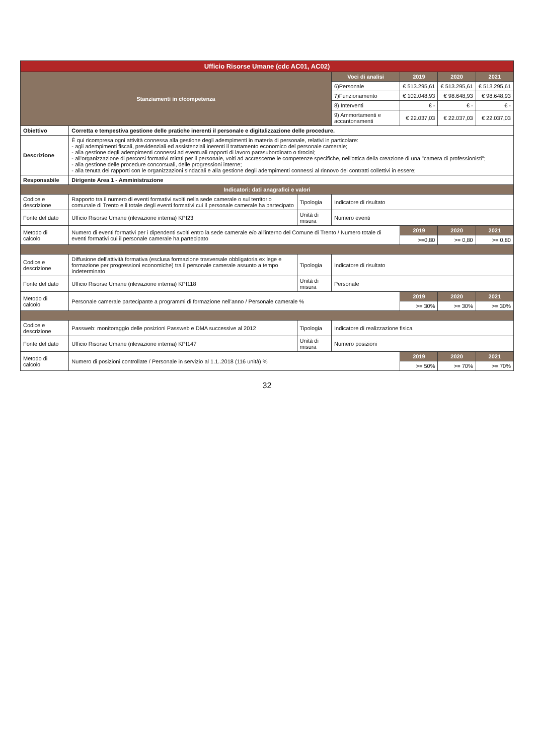| Ufficio Risorse Umane (cdc AC01, AC02) | | | | | | |
| Stanziamenti in c/competenza | | | Voci di analisi | 2019 | 2020 | 2021 |
| | | | 6)Personale | € 513.295,61 | € 513.295,61 | € 513.295,61 |
| | | | 7)Funzionamento | € 102.048,93 | € 98.648,93 | € 98.648,93 |
| | | | 8) Interventi | € - | € - | € - |
| | | | 9) Ammortamenti e accantonamenti | € 22.037,03 | € 22.037,03 | € 22.037,03 |
| Obiettivo | Corretta e tempestiva gestione delle pratiche inerenti il personale e digitalizzazione delle procedure. | | | | | |
| Descrizione | È qui ricompresa ogni attività connessa alla gestione degli adempimenti in materia di personale, relativi in particolare: - agli adempimenti fiscali, previdenziali ed assistenziali inerenti il trattamento economico del personale camerale; - alla gestione degli adempimenti connessi ad eventuali rapporti di lavoro parasubordinato o tirocini; - all'organizzazione di percorsi formativi mirati per il personale, volti ad accrescerne le competenze specifiche, nell'ottica della creazione di una "camera di professionisti"; - alla gestione delle procedure concorsuali, delle progressioni interne; - alla tenuta dei rapporti con le organizzazioni sindacali e alla gestione degli adempimenti connessi al rinnovo dei contratti collettivi in essere; | | | | | |
| Responsabile | Dirigente Area 1 - Amministrazione | | | | | |
| Indicatori: dati anagrafici e valori | | | | | | |
| Codice e descrizione | Rapporto tra il numero di eventi formativi svolti nella sede camerale o sul territorio comunale di Trento e il totale degli eventi formativi cui il personale camerale ha partecipato | Tipologia | Indicatore di risultato | | | |
| Fonte del dato | Ufficio Risorse Umane (rilevazione interna) KPI23 | Unità di misura | Numero eventi | | | |
| Metodo di calcolo | Numero di eventi formativi per i dipendenti svolti entro la sede camerale e/o all'interno del Comune di Trento / Numero totale di eventi formativi cui il personale camerale ha partecipato | | | 2019 | 2020 | 2021 |
| | | | | >=0,80 | >= 0,80 | >= 0,80 |
| Codice e descrizione | Diffusione dell'attività formativa (esclusa formazione trasversale obbligatoria ex lege e formazione per progressioni economiche) tra il personale camerale assunto a tempo indeterminato | Tipologia | Indicatore di risultato | | | |
| Fonte del dato | Ufficio Risorse Umane (rilevazione interna) KPI118 | Unità di misura | Personale | | | |
| Metodo di calcolo | Personale camerale partecipante a programmi di formazione nell'anno / Personale camerale % | | | 2019 | 2020 | 2021 |
| | | | | >= 30% | >= 30% | >= 30% |
| Codice e descrizione | Passweb: monitoraggio delle posizioni Passweb e DMA successive al 2012 | Tipologia | Indicatore di realizzazione fisica | | | |
| Fonte del dato | Ufficio Risorse Umane (rilevazione interna) KPI147 | Unità di misura | Numero posizioni | | | |
| Metodo di calcolo | Numero di posizioni controllate / Personale in servizio al 1.1..2018 (116 unità) % | | | 2019 | 2020 | 2021 |
| | | | | >= 50% | >= 70% | >= 70% |
32